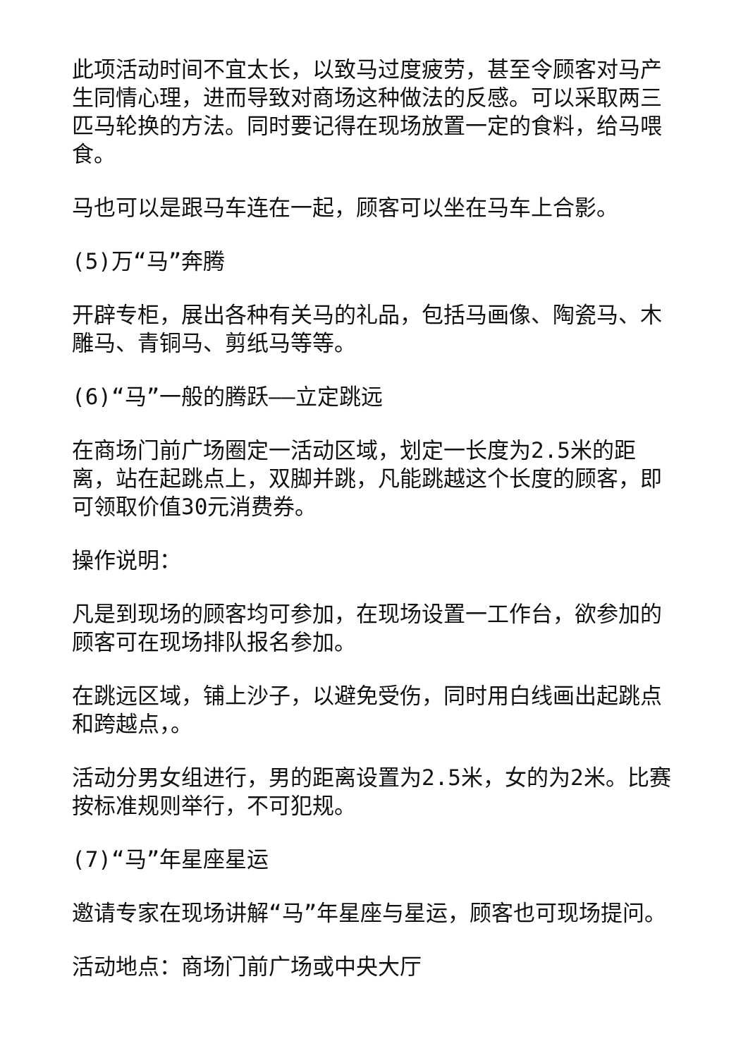此项活动时间不宜太长，以致马过度疲劳，甚至令顾客对马产生同情心理，进而导致对商场这种做法的反感。可以采取两三匹马轮换的方法。同时要记得在现场放置一定的食料，给马喂食。
马也可以是跟马车连在一起，顾客可以坐在马车上合影。
(5)万“马”奔腾
开辟专柜，展出各种有关马的礼品，包括马画像、陶瓷马、木雕马、青铜马、剪纸马等等。
(6)“马”一般的腾跃——立定跳远
在商场门前广场圈定一活动区域，划定一长度为2.5米的距离，站在起跳点上，双脚并跳，凡能跳越这个长度的顾客，即可领取价值30元消费券。
操作说明：
凡是到现场的顾客均可参加，在现场设置一工作台，欲参加的顾客可在现场排队报名参加。
在跳远区域，铺上沙子，以避免受伤，同时用白线画出起跳点和跨越点，。
活动分男女组进行，男的距离设置为2.5米，女的为2米。比赛按标准规则举行，不可犯规。
(7)“马”年星座星运
邀请专家在现场讲解“马”年星座与星运，顾客也可现场提问。
活动地点：商场门前广场或中央大厅